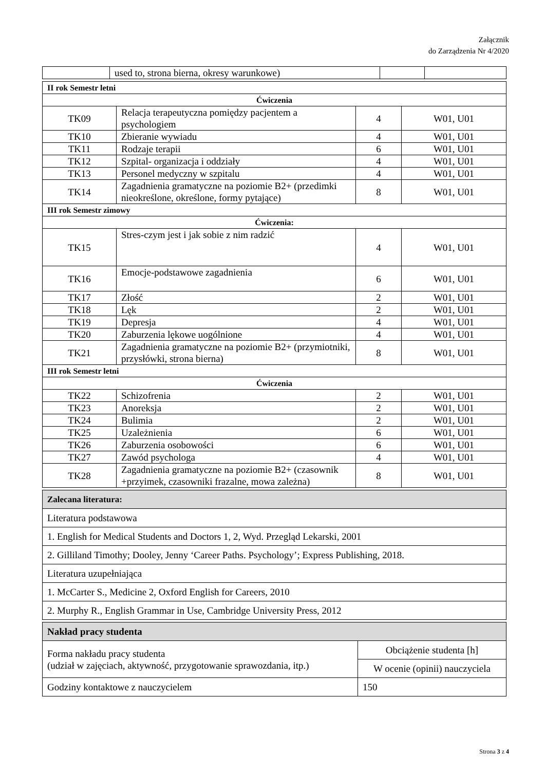Załącznik
do Zarządzenia Nr 4/2020
| | used to, strona bierna, okresy warunkowe) | | |
| II rok Semestr letni | | | |
| Ćwiczenia | | | |
| TK09 | Relacja terapeutyczna pomiędzy pacjentem a psychologiem | 4 | W01, U01 |
| TK10 | Zbieranie wywiadu | 4 | W01, U01 |
| TK11 | Rodzaje terapii | 6 | W01, U01 |
| TK12 | Szpital- organizacja i oddziały | 4 | W01, U01 |
| TK13 | Personel medyczny w szpitalu | 4 | W01, U01 |
| TK14 | Zagadnienia gramatyczne na poziomie B2+ (przedimki nieokreślone, określone, formy pytające) | 8 | W01, U01 |
| III rok Semestr zimowy | | | |
| Ćwiczenia: | | | |
| TK15 | Stres-czym jest i jak sobie z nim radzić | 4 | W01, U01 |
| TK16 | Emocje-podstawowe zagadnienia | 6 | W01, U01 |
| TK17 | Złość | 2 | W01, U01 |
| TK18 | Lęk | 2 | W01, U01 |
| TK19 | Depresja | 4 | W01, U01 |
| TK20 | Zaburzenia lękowe uogólnione | 4 | W01, U01 |
| TK21 | Zagadnienia gramatyczne na poziomie B2+ (przymiotniki, przysłówki, strona bierna) | 8 | W01, U01 |
| III rok Semestr letni | | | |
| Ćwiczenia | | | |
| TK22 | Schizofrenia | 2 | W01, U01 |
| TK23 | Anoreksja | 2 | W01, U01 |
| TK24 | Bulimia | 2 | W01, U01 |
| TK25 | Uzależnienia | 6 | W01, U01 |
| TK26 | Zaburzenia osobowości | 6 | W01, U01 |
| TK27 | Zawód psychologa | 4 | W01, U01 |
| TK28 | Zagadnienia gramatyczne na poziomie B2+ (czasownik +przyimek, czasowniki frazalne, mowa zależna) | 8 | W01, U01 |
| Zalecana literatura: |
| Literatura podstawowa |
| 1. English for Medical Students and Doctors 1, 2, Wyd. Przegląd Lekarski, 2001 |
| 2. Gilliland Timothy; Dooley, Jenny ‘Career Paths. Psychology’; Express Publishing, 2018. |
| Literatura uzupełniająca |
| 1. McCarter S., Medicine 2, Oxford English for Careers, 2010 |
| 2. Murphy R., English Grammar in Use, Cambridge University Press, 2012 |
| Nakład pracy studenta | |
| Forma nakładu pracy studenta (udział w zajęciach, aktywność, przygotowanie sprawozdania, itp.) | Obciążenie studenta [h] |
| | W ocenie (opinii) nauczyciela |
| Godziny kontaktowe z nauczycielem | 150 |
Strona 3 z 4